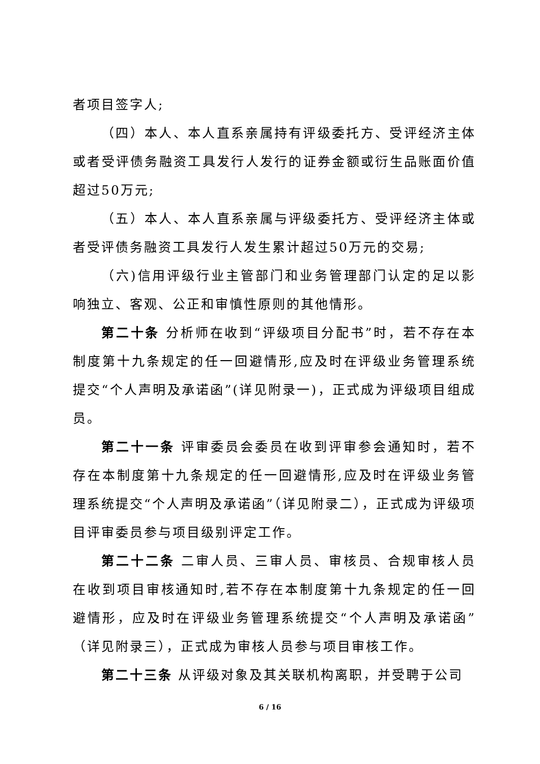者项目签字人;
（四）本人、本人直系亲属持有评级委托方、受评经济主体或者受评债务融资工具发行人发行的证券金额或衍生品账面价值超过50万元;
（五）本人、本人直系亲属与评级委托方、受评经济主体或者受评债务融资工具发行人发生累计超过50万元的交易;
（六)信用评级行业主管部门和业务管理部门认定的足以影响独立、客观、公正和审慎性原则的其他情形。
第二十条 分析师在收到“评级项目分配书”时，若不存在本制度第十九条规定的任一回避情形,应及时在评级业务管理系统提交“个人声明及承诺函”(详见附录一)，正式成为评级项目组成员。
第二十一条 评审委员会委员在收到评审参会通知时，若不存在本制度第十九条规定的任一回避情形,应及时在评级业务管理系统提交“个人声明及承诺函”（详见附录二），正式成为评级项目评审委员参与项目级别评定工作。
第二十二条 二审人员、三审人员、审核员、合规审核人员在收到项目审核通知时,若不存在本制度第十九条规定的任一回避情形，应及时在评级业务管理系统提交“个人声明及承诺函”（详见附录三），正式成为审核人员参与项目审核工作。
第二十三条 从评级对象及其关联机构离职，并受聘于公司
6 / 16